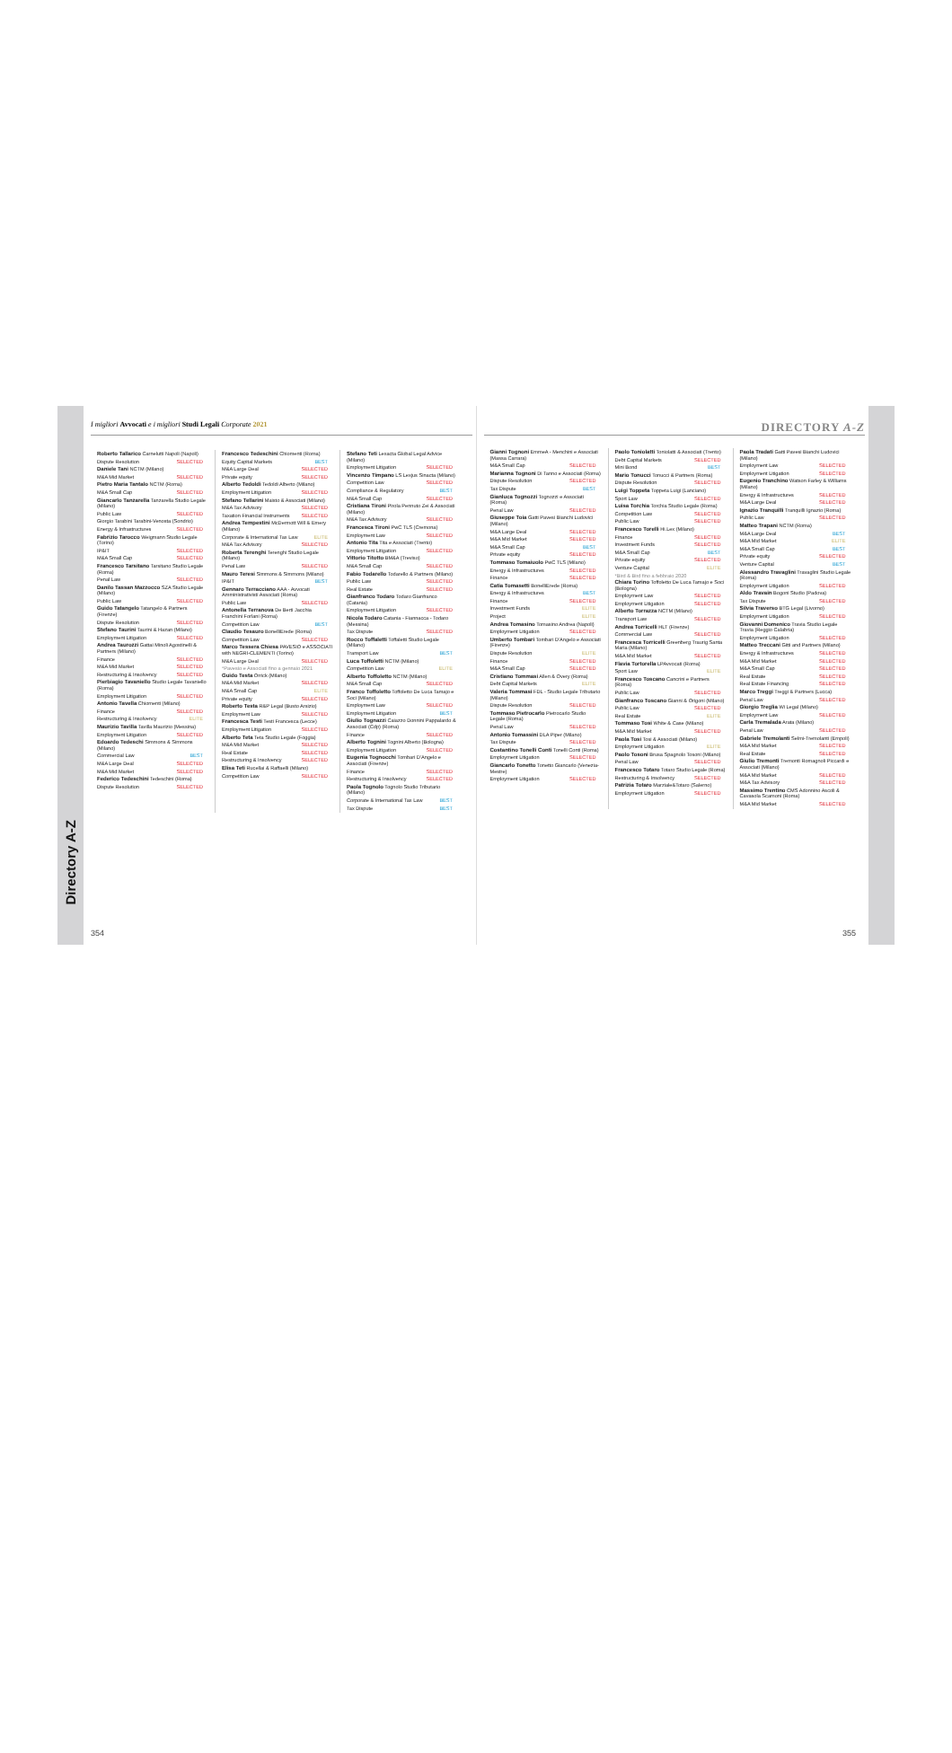Directory A-Z
I migliori Avvocati e i migliori Studi Legali Corporate 2021
Roberto Tallarico Carnelutti Napoli (Napoli)
Dispute Resolution SELECTED
Daniele Tani NCTM (Milano)
M&A Mid Market SELECTED
Pietro Maria Tantalo NCTM (Roma)
M&A Small Cap SELECTED
Giancarlo Tanzarella Tanzarella Studio Legale (Milano)
Public Law SELECTED
Giorgio Tarabini Tarabini-Venosta (Sondrio)
Energy & Infrastructures SELECTED
Fabrizio Tarocco Weigmann Studio Legale (Torino)
IP&IT SELECTED
M&A Small Cap SELECTED
Francesco Tarsitano Tarsitano Studio Legale (Roma)
Penal Law SELECTED
Danilo Tassan Mazzocco SZA Studio Legale (Milano)
Public Law SELECTED
Guido Tatangelo Tatangelo & Partners (Firenze)
Dispute Resolution SELECTED
Stefano Taurini Taurini & Hazan (Milano)
Employment Litigation SELECTED
Andrea Taurozzi Gattai Minoli Agostinelli & Partners (Milano)
Finance SELECTED
M&A Mid Market SELECTED
Restructuring & Insolvency SELECTED
Pierbiagio Tavaniello Studio Legale Tavaniello (Roma)
Employment Litigation SELECTED
Antonio Tavella Chiomenti (Milano)
Finance SELECTED
Restructuring & Insolvency ELITE
Maurizio Tavilla Tavilla Maurizio (Messina)
Employment Litigation SELECTED
Edoardo Tedeschi Simmons & Simmons (Milano)
Commercial Law BEST
M&A Large Deal SELECTED
M&A Mid Market SELECTED
Federico Tedeschini Tedeschini (Roma)
Dispute Resolution SELECTED
Francesco Tedeschini Chiomenti (Roma)
Equity Capital Markets BEST
M&A Large Deal SELECTED
Private equity SELECTED
Alberto Tedoldi Tedoldi Alberto (Milano)
Employment Litigation SELECTED
Stefano Tellarini Maisto & Associati (Milano)
M&A Tax Advisory SELECTED
Taxation Financial Instruments SELECTED
Andrea Tempestini McDermott Will & Emery (Milano)
Corporate & International Tax Law ELITE
M&A Tax Advisory SELECTED
Roberta Terenghi Terenghi Studio Legale (Milano)
Penal Law SELECTED
Mauro Teresi Simmons & Simmons (Milano)
IP&IT BEST
Gennaro Terracciano AAA - Avvocati Amministrativisti Associati (Roma)
Public Law SELECTED
Antonella Terranova De Berti Jacchia Franchini Forlani (Roma)
Competition Law BEST
Claudio Tesauro BonelliErede (Roma)
Competition Law SELECTED
Marco Tessera Chiesa PAVESIO e ASSOCIATI with NEGRI-CLEMENTI (Torino)
M&A Large Deal SELECTED
*Pavesio e Associati fino a gennaio 2021
Guido Testa Orrick (Milano)
M&A Mid Market SELECTED
M&A Small Cap ELITE
Private equity SELECTED
Roberto Testa R&P Legal (Busto Arsizio)
Employment Law SELECTED
Francesca Testi Testi Francesca (Lecce)
Employment Litigation SELECTED
Alberto Teta Teta Studio Legale (Foggia)
M&A Mid Market SELECTED
Real Estate SELECTED
Restructuring & Insolvency SELECTED
Elisa Teti Rucellai & Raffaelli (Milano)
Competition Law SELECTED
Stefano Teti Lexacta Global Legal Advice (Milano)
Employment Litigation SELECTED
Vincenzo Timpano LS Lexjus Sinacta (Milano)
Competition Law SELECTED
Compliance & Regulatory BEST
M&A Small Cap SELECTED
Cristiana Tironi Pirola Pennuto Zei & Associati (Milano)
M&A Tax Advisory SELECTED
Francesca Tironi PwC TLS (Cremona)
Employment Law SELECTED
Antonio Tita Tita e Associati (Trento)
Employment Litigation SELECTED
Vittorio Titotto BM&A (Treviso)
M&A Small Cap SELECTED
Fabio Todarello Todarello & Partners (Milano)
Public Law SELECTED
Real Estate SELECTED
Gianfranco Todaro Todaro Gianfranco (Catania)
Employment Litigation SELECTED
Nicola Todaro Catania - Fiannacca - Todaro (Messina)
Tax Dispute SELECTED
Rocco Toffaletti Toffaletti Studio Legale (Milano)
Transport Law BEST
Luca Toffoletti NCTM (Milano)
Competition Law ELITE
Alberto Toffoletto NCTM (Milano)
M&A Small Cap SELECTED
Franco Toffoletto Toffoletto De Luca Tamajo e Soci (Milano)
Employment Law SELECTED
Employment Litigation BEST
Giulio Tognazzi Caiazzo Donnini Pappalardo & Associati (Cdp) (Roma)
Finance SELECTED
Alberto Tognini Tognini Alberto (Bologna)
Employment Litigation SELECTED
Eugenia Tognocchi Tombari D'Angelo e Associati (Firenze)
Finance SELECTED
Restructuring & Insolvency SELECTED
Paola Tognolo Tognolo Studio Tributario (Milano)
Corporate & International Tax Law BEST
Tax Dispute BEST
354
DIRECTORY A-Z
Gianni Tognoni EmmeA - Menchini e Associati (Massa Carrara)
M&A Small Cap SELECTED
Marianna Tognoni Di Tanno e Associati (Roma)
Dispute Resolution SELECTED
Tax Dispute BEST
Gianluca Tognozzi Tognozzi e Associati (Roma)
Penal Law SELECTED
Giuseppe Toia Gatti Pavesi Bianchi Ludovici (Milano)
M&A Large Deal SELECTED
M&A Mid Market SELECTED
M&A Small Cap BEST
Private equity SELECTED
Tommaso Tomaiuolo PwC TLS (Milano)
Energy & Infrastructures SELECTED
Finance SELECTED
Catia Tomasetti BonelliErede (Roma)
Energy & Infrastructures BEST
Finance SELECTED
Investment Funds ELITE
Project ELITE
Andrea Tomasino Tomasino Andrea (Napoli)
Employment Litigation SELECTED
Umberto Tombari Tombari D'Angelo e Associati (Firenze)
Dispute Resolution ELITE
Finance SELECTED
M&A Small Cap SELECTED
Cristiano Tommasi Allen & Overy (Roma)
Debt Capital Markets ELITE
Valeria Tommasi FDL - Studio Legale Tributario (Milano)
Dispute Resolution SELECTED
Tommaso Pietrocarlo Pietrocarlo Studio Legale (Roma)
Penal Law SELECTED
Antonio Tomassini DLA Piper (Milano)
Tax Dispute SELECTED
Costantino Tonelli Conti Tonelli Conti (Roma)
Employment Litigation SELECTED
Giancarlo Tonetto Tonetto Giancarlo (Venezia-Mestre)
Employment Litigation SELECTED
Paolo Toniolatti Toniolatti & Associati (Trento)
Debt Capital Markets SELECTED
Mini Bond BEST
Mario Tonucci Tonucci & Partners (Roma)
Dispute Resolution SELECTED
Luigi Toppeta Toppeta Luigi (Lanciano)
Sport Law SELECTED
Luisa Torchia Torchia Studio Legale (Roma)
Competition Law SELECTED
Public Law SELECTED
Francesco Torelli Hi.Lex (Milano)
Finance SELECTED
Investment Funds SELECTED
M&A Small Cap BEST
Private equity SELECTED
Venture Capital ELITE
*Bird & Bird fino a febbraio 2020
Chiara Torino Toffoletto De Luca Tamajo e Soci (Bologna)
Employment Law SELECTED
Employment Litigation SELECTED
Alberto Torrazza NCTM (Milano)
Transport Law SELECTED
Andrea Torricelli HLT (Firenze)
Commercial Law SELECTED
Francesca Torricelli Greenberg Traurig Santa Maria (Milano)
M&A Mid Market SELECTED
Flavia Tortorella LPAvvocati (Roma)
Sport Law ELITE
Francesco Toscano Cancrini e Partners (Roma)
Public Law SELECTED
Gianfranco Toscano Gianni & Origoni (Milano)
Public Law SELECTED
Real Estate ELITE
Tommaso Tosi White & Case (Milano)
M&A Mid Market SELECTED
Paola Tosi Tosi & Associati (Milano)
Employment Litigation ELITE
Paolo Tosoni Brusa Spagnolo Tosoni (Milano)
Penal Law SELECTED
Francesco Totaro Totaro Studio Legale (Roma)
Restructuring & Insolvency SELECTED
Patrizia Totaro Marziale&Totaro (Salerno)
Employment Litigation SELECTED
Paola Tradati Gatti Pavesi Bianchi Ludovici (Milano)
Employment Law SELECTED
Employment Litigation SELECTED
Eugenio Tranchino Watson Farley & Williams (Milano)
Energy & Infrastructures SELECTED
M&A Large Deal SELECTED
Ignazio Tranquilli Tranquilli Ignazio (Roma)
Public Law SELECTED
Matteo Trapani NCTM (Roma)
M&A Large Deal BEST
M&A Mid Market ELITE
M&A Small Cap BEST
Private equity SELECTED
Venture Capital BEST
Alessandro Travaglini Travaglini Studio Legale (Roma)
Employment Litigation SELECTED
Aldo Travain Bogoni Studio (Padova)
Tax Dispute SELECTED
Silvia Traverso BTG Legal (Livorno)
Employment Litigation SELECTED
Giovanni Domenico Travia Studio Legale Travia (Reggio Calabria)
Employment Litigation SELECTED
Matteo Treccani Gitti and Partners (Milano)
Energy & Infrastructures SELECTED
M&A Mid Market SELECTED
M&A Small Cap SELECTED
Real Estate SELECTED
Real Estate Financing SELECTED
Marco Treggi Treggi & Partners (Lucca)
Penal Law SELECTED
Giorgio Treglia Wi Legal (Milano)
Employment Law SELECTED
Carla Tremalada Arata (Milano)
Penal Law SELECTED
Gabriele Tremolanti Selmi-Tremolanti (Empoli)
M&A Mid Market SELECTED
Real Estate SELECTED
Giulio Tremonti Tremonti Romagnoli Piccardi e Associati (Milano)
M&A Mid Market SELECTED
M&A Tax Advisory SELECTED
Massimo Trentino CMS Adonnino Ascoli & Cavasola Scamoni (Roma)
M&A Mid Market SELECTED
355